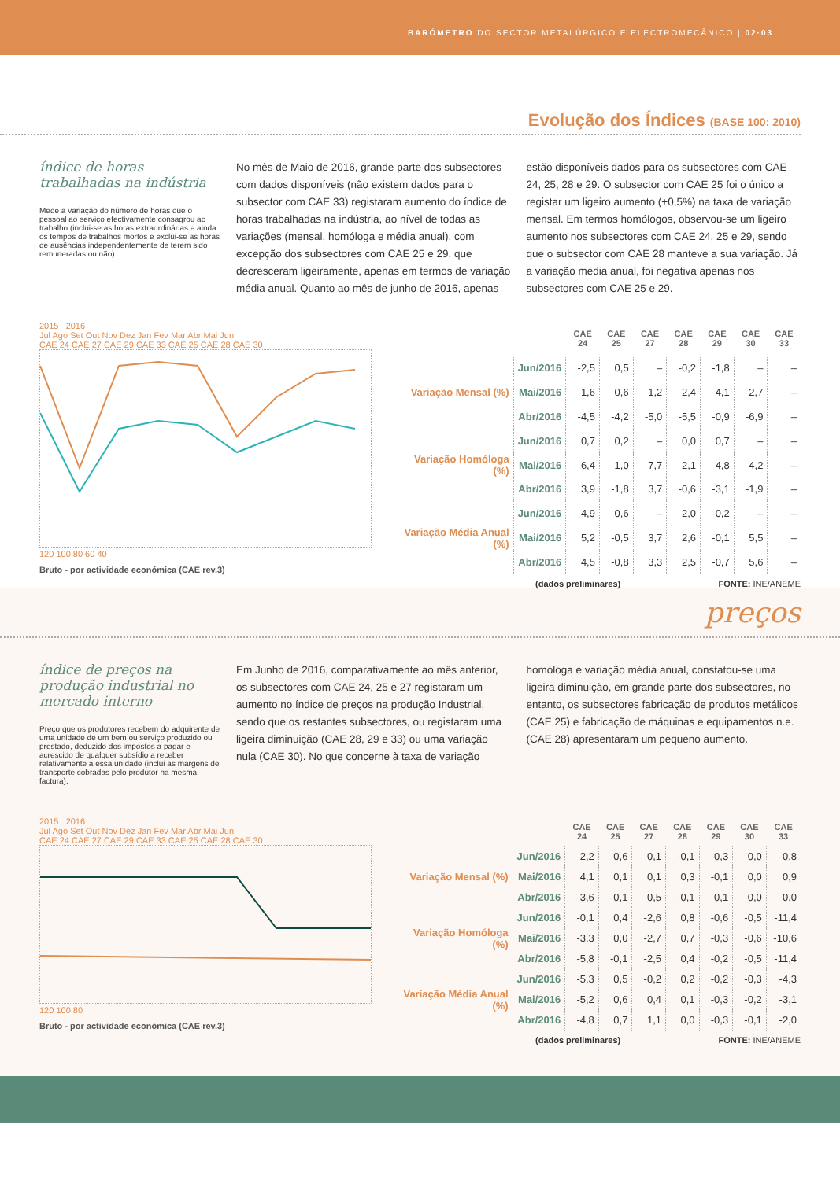BARÓMETRO DO SECTOR METALÚRGICO E ELECTROMECÂNICO | 02·03
Evolução dos Índices (BASE 100: 2010)
índice de horas trabalhadas na indústria
Mede a variação do número de horas que o pessoal ao serviço efectivamente consagrou ao trabalho (inclui-se as horas extraordinárias e ainda os tempos de trabalhos mortos e exclui-se as horas de ausências independentemente de terem sido remuneradas ou não).
No mês de Maio de 2016, grande parte dos subsectores com dados disponíveis (não existem dados para o subsector com CAE 33) registaram aumento do índice de horas trabalhadas na indústria, ao nível de todas as variações (mensal, homóloga e média anual), com excepção dos subsectores com CAE 25 e 29, que decresceram ligeiramente, apenas em termos de variação média anual. Quanto ao mês de junho de 2016, apenas estão disponíveis dados para os subsectores com CAE 24, 25, 28 e 29. O subsector com CAE 25 foi o único a registar um ligeiro aumento (+0,5%) na taxa de variação mensal. Em termos homólogos, observou-se um ligeiro aumento nos subsectores com CAE 24, 25 e 29, sendo que o subsector com CAE 28 manteve a sua variação. Já a variação média anual, foi negativa apenas nos subsectores com CAE 25 e 29.
2015 2016
Jul Ago Set Out Nov Dez Jan Fev Mar Abr Mai Jun
CAE 24 CAE 27 CAE 29 CAE 33 CAE 25 CAE 28 CAE 30
120 100 80 60 40
Bruto - por actividade económica (CAE rev.3)
| | | CAE 24 | CAE 25 | CAE 27 | CAE 28 | CAE 29 | CAE 30 | CAE 33 |
| --- | --- | --- | --- | --- | --- | --- | --- | --- |
| Variação Mensal (%) | Jun/2016 | -2,5 | 0,5 | – | -0,2 | -1,8 | – | – |
| | Mai/2016 | 1,6 | 0,6 | 1,2 | 2,4 | 4,1 | 2,7 | – |
| | Abr/2016 | -4,5 | -4,2 | -5,0 | -5,5 | -0,9 | -6,9 | – |
| Variação Homóloga (%) | Jun/2016 | 0,7 | 0,2 | – | 0,0 | 0,7 | – | – |
| | Mai/2016 | 6,4 | 1,0 | 7,7 | 2,1 | 4,8 | 4,2 | – |
| | Abr/2016 | 3,9 | -1,8 | 3,7 | -0,6 | -3,1 | -1,9 | – |
| Variação Média Anual (%) | Jun/2016 | 4,9 | -0,6 | – | 2,0 | -0,2 | – | – |
| | Mai/2016 | 5,2 | -0,5 | 3,7 | 2,6 | -0,1 | 5,5 | – |
| | Abr/2016 | 4,5 | -0,8 | 3,3 | 2,5 | -0,7 | 5,6 | – |
(dados preliminares) FONTE: INE/ANEME
preços
índice de preços na produção industrial no mercado interno
Preço que os produtores recebem do adquirente de uma unidade de um bem ou serviço produzido ou prestado, deduzido dos impostos a pagar e acrescido de qualquer subsídio a receber relativamente a essa unidade (inclui as margens de transporte cobradas pelo produtor na mesma factura).
Em Junho de 2016, comparativamente ao mês anterior, os subsectores com CAE 24, 25 e 27 registaram um aumento no índice de preços na produção Industrial, sendo que os restantes subsectores, ou registaram uma ligeira diminuição (CAE 28, 29 e 33) ou uma variação nula (CAE 30). No que concerne à taxa de variação homóloga e variação média anual, constatou-se uma ligeira diminuição, em grande parte dos subsectores, no entanto, os subsectores fabricação de produtos metálicos (CAE 25) e fabricação de máquinas e equipamentos n.e. (CAE 28) apresentaram um pequeno aumento.
2015 2016
Jul Ago Set Out Nov Dez Jan Fev Mar Abr Mai Jun
CAE 24 CAE 27 CAE 29 CAE 33 CAE 25 CAE 28 CAE 30
120 100 80
Bruto - por actividade económica (CAE rev.3)
| | | CAE 24 | CAE 25 | CAE 27 | CAE 28 | CAE 29 | CAE 30 | CAE 33 |
| --- | --- | --- | --- | --- | --- | --- | --- | --- |
| Variação Mensal (%) | Jun/2016 | 2,2 | 0,6 | 0,1 | -0,1 | -0,3 | 0,0 | -0,8 |
| | Mai/2016 | 4,1 | 0,1 | 0,1 | 0,3 | -0,1 | 0,0 | 0,9 |
| | Abr/2016 | 3,6 | -0,1 | 0,5 | -0,1 | 0,1 | 0,0 | 0,0 |
| Variação Homóloga (%) | Jun/2016 | -0,1 | 0,4 | -2,6 | 0,8 | -0,6 | -0,5 | -11,4 |
| | Mai/2016 | -3,3 | 0,0 | -2,7 | 0,7 | -0,3 | -0,6 | -10,6 |
| | Abr/2016 | -5,8 | -0,1 | -2,5 | 0,4 | -0,2 | -0,5 | -11,4 |
| Variação Média Anual (%) | Jun/2016 | -5,3 | 0,5 | -0,2 | 0,2 | -0,2 | -0,3 | -4,3 |
| | Mai/2016 | -5,2 | 0,6 | 0,4 | 0,1 | -0,3 | -0,2 | -3,1 |
| | Abr/2016 | -4,8 | 0,7 | 1,1 | 0,0 | -0,3 | -0,1 | -2,0 |
(dados preliminares) FONTE: INE/ANEME